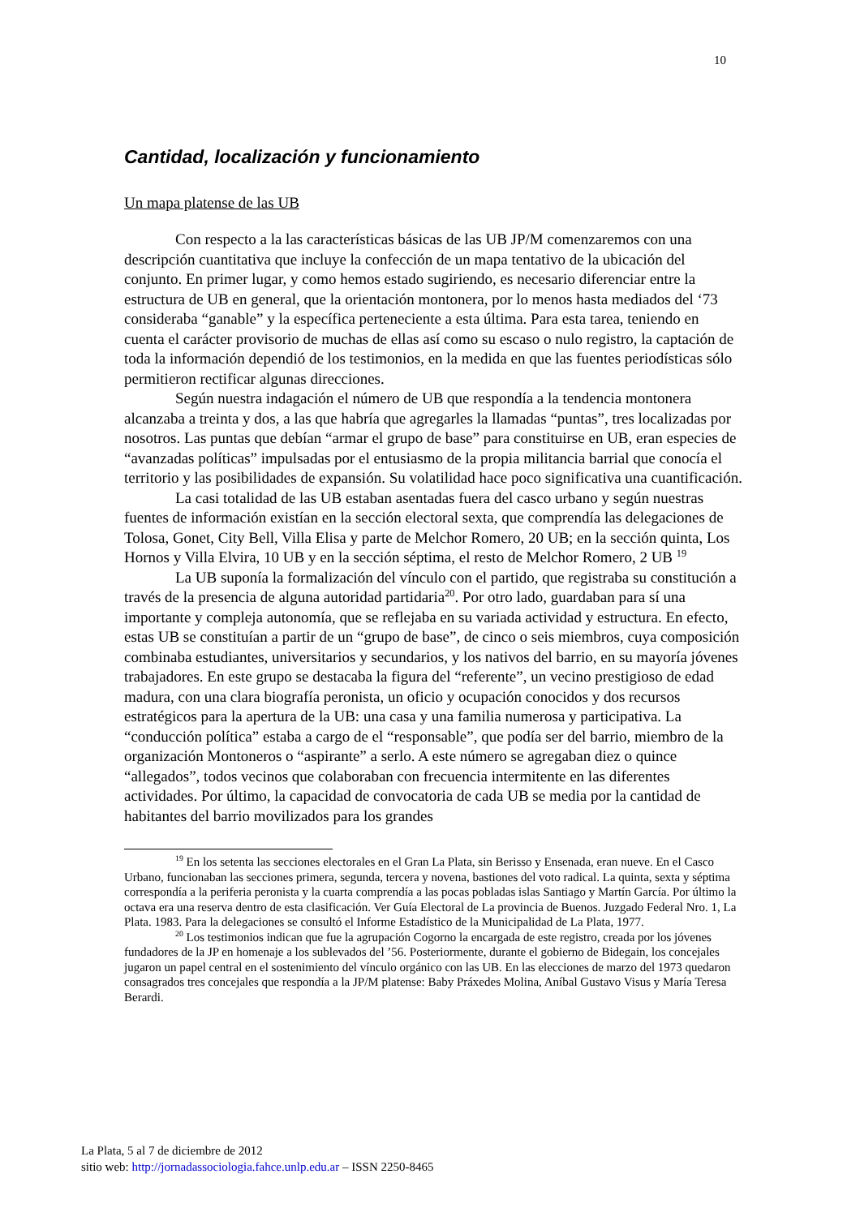10
Cantidad, localización y funcionamiento
Un mapa platense de las UB
Con respecto a la las características básicas de las UB JP/M comenzaremos con una descripción cuantitativa que incluye la confección de un mapa tentativo de la ubicación del conjunto. En primer lugar, y como hemos estado sugiriendo, es necesario diferenciar entre la estructura de UB en general, que la orientación montonera, por lo menos hasta mediados del ‘73 consideraba “ganable” y la específica perteneciente a esta última. Para esta tarea, teniendo en cuenta el carácter provisorio de muchas de ellas así como su escaso o nulo registro, la captación de toda la información dependió de los testimonios, en la medida en que las fuentes periodísticas sólo permitieron rectificar algunas direcciones.
Según nuestra indagación el número de UB que respondía a la tendencia montonera alcanzaba a treinta y dos, a las que habría que agregarles la llamadas “puntas”, tres localizadas por nosotros. Las puntas que debían “armar el grupo de base” para constituirse en UB, eran especies de “avanzadas políticas” impulsadas por el entusiasmo de la propia militancia barrial que conocía el territorio y las posibilidades de expansión. Su volatilidad hace poco significativa una cuantificación.
La casi totalidad de las UB estaban asentadas fuera del casco urbano y según nuestras fuentes de información existían en la sección electoral sexta, que comprendía las delegaciones de Tolosa, Gonet, City Bell, Villa Elisa y parte de Melchor Romero, 20 UB; en la sección quinta, Los Hornos y Villa Elvira, 10 UB y en la sección séptima, el resto de Melchor Romero, 2 UB <sup>19</sup>
La UB suponía la formalización del vínculo con el partido, que registraba su constitución a través de la presencia de alguna autoridad partidaria<sup>20</sup>. Por otro lado, guardaban para sí una importante y compleja autonomía, que se reflejaba en su variada actividad y estructura. En efecto, estas UB se constituían a partir de un “grupo de base”, de cinco o seis miembros, cuya composición combinaba estudiantes, universitarios y secundarios, y los nativos del barrio, en su mayoría jóvenes trabajadores. En este grupo se destacaba la figura del “referente”, un vecino prestigioso de edad madura, con una clara biografía peronista, un oficio y ocupación conocidos y dos recursos estratégicos para la apertura de la UB: una casa y una familia numerosa y participativa. La “conducción política” estaba a cargo de el “responsable”, que podía ser del barrio, miembro de la organización Montoneros o “aspirante” a serlo. A este número se agregaban diez o quince “allegados”, todos vecinos que colaboraban con frecuencia intermitente en las diferentes actividades. Por último, la capacidad de convocatoria de cada UB se media por la cantidad de habitantes del barrio movilizados para los grandes
<sup>19</sup> En los setenta las secciones electorales en el Gran La Plata, sin Berisso y Ensenada, eran nueve. En el Casco Urbano, funcionaban las secciones primera, segunda, tercera y novena, bastiones del voto radical. La quinta, sexta y séptima correspondía a la periferia peronista y la cuarta comprendía a las pocas pobladas islas Santiago y Martín García. Por último la octava era una reserva dentro de esta clasificación. Ver Guía Electoral de La provincia de Buenos. Juzgado Federal Nro. 1, La Plata. 1983. Para la delegaciones se consultó el Informe Estadístico de la Municipalidad de La Plata, 1977.
<sup>20</sup> Los testimonios indican que fue la agrupación Cogorno la encargada de este registro, creada por los jóvenes fundadores de la JP en homenaje a los sublevados del ’56. Posteriormente, durante el gobierno de Bidegain, los concejales jugaron un papel central en el sostenimiento del vínculo orgánico con las UB. En las elecciones de marzo del 1973 quedaron consagrados tres concejales que respondía a la JP/M platense: Baby Práxedes Molina, Aníbal Gustavo Visus y María Teresa Berardi.
La Plata, 5 al 7 de diciembre de 2012
sitio web: http://jornadassociologia.fahce.unlp.edu.ar – ISSN 2250-8465